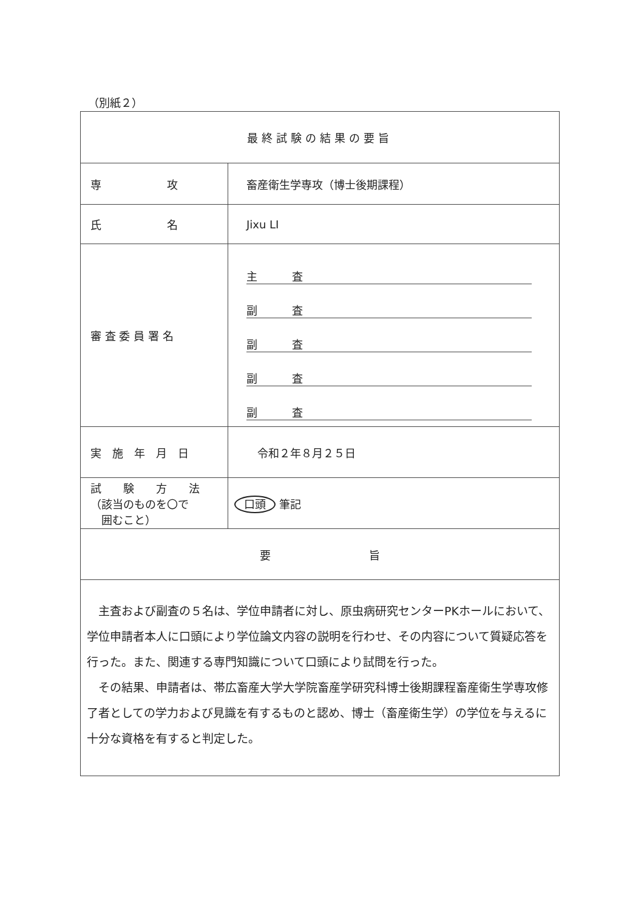（別紙２）
| 最終試験の結果の要旨 | |
| --- | --- |
| 専 攻 | 畜産衛生学専攻（博士後期課程） |
| 氏 名 | Jixu LI |
| 審 査 委 員 署 名 | 主 査 副 査 副 査 副 査 副 査 |
| 実 施 年 月 日 | 令和２年８月２５日 |
| 試 験 方 法 （該当のものを〇で 囲むこと） | 口頭 筆記 |
| 要 旨 | |
| 主査および副査の５名は、学位申請者に対し、原虫病研究センターPKホールにおいて、学位申請者本人に口頭により学位論文内容の説明を行わせ、その内容について質疑応答を行った。また、関連する専門知識について口頭により試問を行った。 その結果、申請者は、帯広畜産大学大学院畜産学研究科博士後期課程畜産衛生学専攻修了者としての学力および見識を有するものと認め、博士（畜産衛生学）の学位を与えるに十分な資格を有すると判定した。 | |